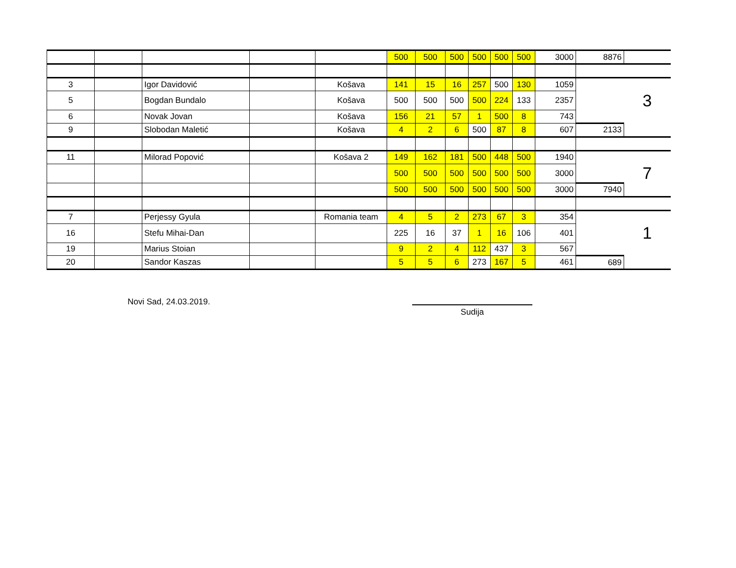| | | | | | 500 | 500 | 500 | 500 | 500 | 500 | 3000 | 8876 | |
| 3 | | Igor Davidović | | Košava | 141 | 15 | 16 | 257 | 500 | 130 | 1059 | | |
| 5 | | Bogdan Bundalo | | Košava | 500 | 500 | 500 | 500 | 224 | 133 | 2357 | | 3 |
| 6 | | Novak Jovan | | Košava | 156 | 21 | 57 | 1 | 500 | 8 | 743 | | |
| 9 | | Slobodan Maletić | | Košava | 4 | 2 | 6 | 500 | 87 | 8 | 607 | 2133 | |
| 11 | | Milorad Popović | | Košava 2 | 149 | 162 | 181 | 500 | 448 | 500 | 1940 | | |
| | | | | | 500 | 500 | 500 | 500 | 500 | 500 | 3000 | | 7 |
| | | | | | 500 | 500 | 500 | 500 | 500 | 500 | 3000 | 7940 | |
| 7 | | Perjessy Gyula | | Romania team | 4 | 5 | 2 | 273 | 67 | 3 | 354 | | |
| 16 | | Stefu Mihai-Dan | | | 225 | 16 | 37 | 1 | 16 | 106 | 401 | | 1 |
| 19 | | Marius Stoian | | | 9 | 2 | 4 | 112 | 437 | 3 | 567 | | |
| 20 | | Sandor Kaszas | | | 5 | 5 | 6 | 273 | 167 | 5 | 461 | 689 | |
Novi Sad, 24.03.2019.
Sudija